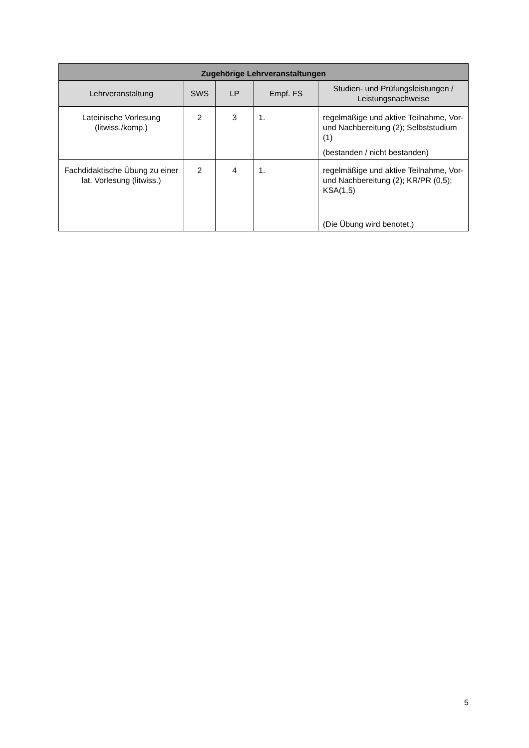| Zugehörige Lehrveranstaltungen | | | | |
| --- | --- | --- | --- | --- |
| Lehrveranstaltung | SWS | LP | Empf. FS | Studien- und Prüfungsleistungen / Leistungsnachweise |
| Lateinische Vorlesung (litwiss./komp.) | 2 | 3 | 1. | regelmäßige und aktive Teilnahme, Vor- und Nachbereitung (2); Selbststudium (1) (bestanden / nicht bestanden) |
| Fachdidaktische Übung zu einer lat. Vorlesung (litwiss.) | 2 | 4 | 1. | regelmäßige und aktive Teilnahme, Vor- und Nachbereitung (2); KR/PR (0,5); KSA(1,5) (Die Übung wird benotet.) |
5